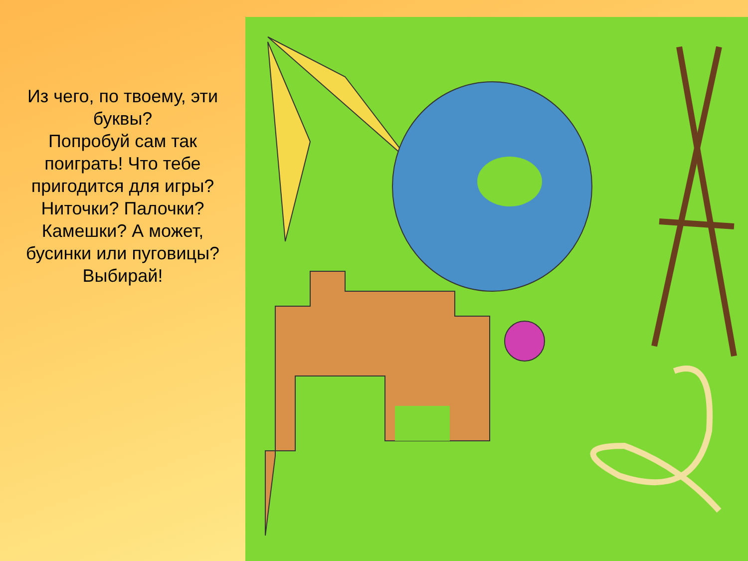Из чего, по твоему, эти
буквы?
Попробуй сам так
поиграть! Что тебе
пригодится для игры?
Ниточки? Палочки?
Камешки? А может,
бусинки или пуговицы?
Выбирай!